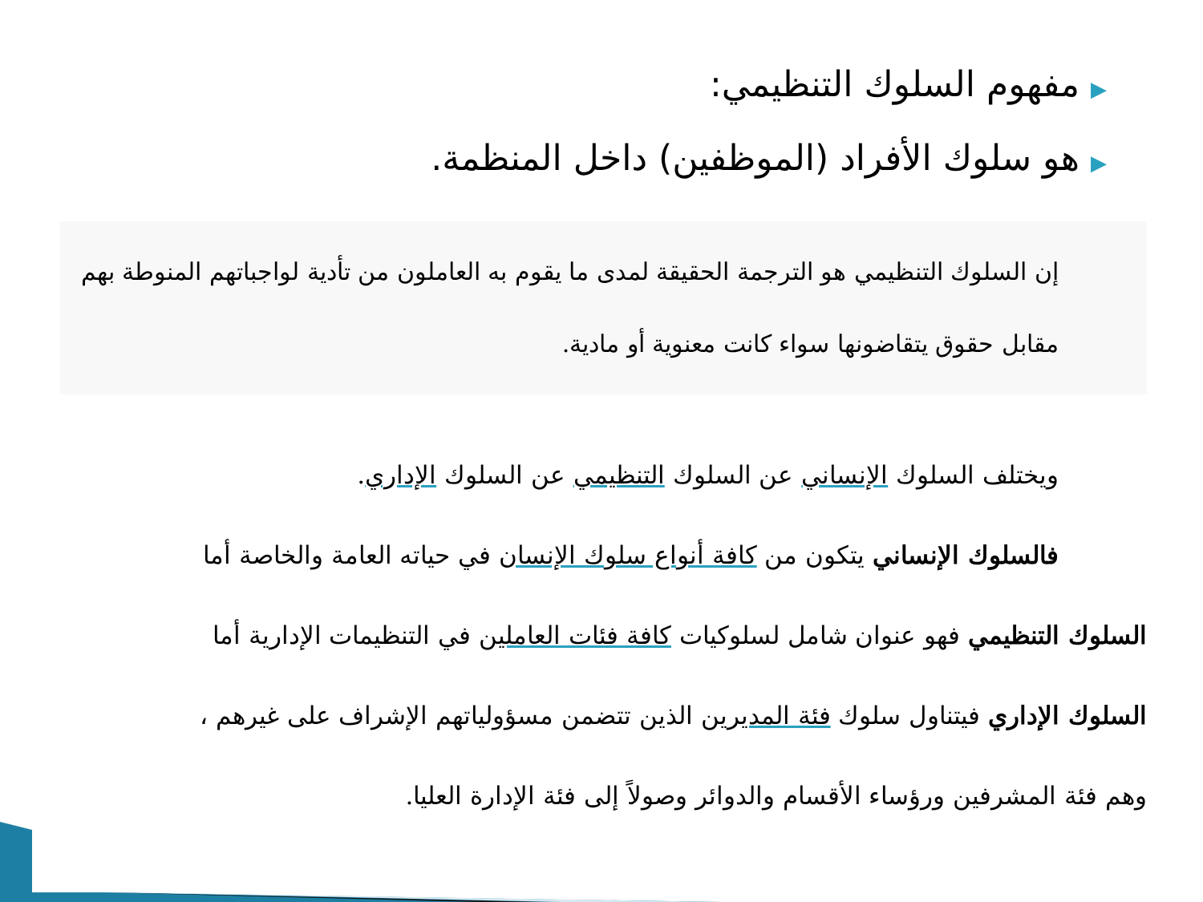▶مفهوم السلوك التنظيمي:
▶هو سلوك الأفراد (الموظفين) داخل المنظمة.
إن السلوك التنظيمي هو الترجمة الحقيقة لمدى ما يقوم به العاملون من تأدية لواجباتهم المنوطة بهم مقابل حقوق يتقاضونها سواء كانت معنوية أو مادية.
ويختلف السلوك الإنساني عن السلوك التنظيمي عن السلوك الإداري.
فالسلوك الإنساني يتكون من كافة أنواع سلوك الإنسان في حياته العامة والخاصة أما
السلوك التنظيمي فهو عنوان شامل لسلوكيات كافة فئات العاملين في التنظيمات الإدارية أما
السلوك الإداري فيتناول سلوك فئة المديرين الذين تتضمن مسؤولياتهم الإشراف على غيرهم ،
وهم فئة المشرفين ورؤساء الأقسام والدوائر وصولاً إلى فئة الإدارة العليا.